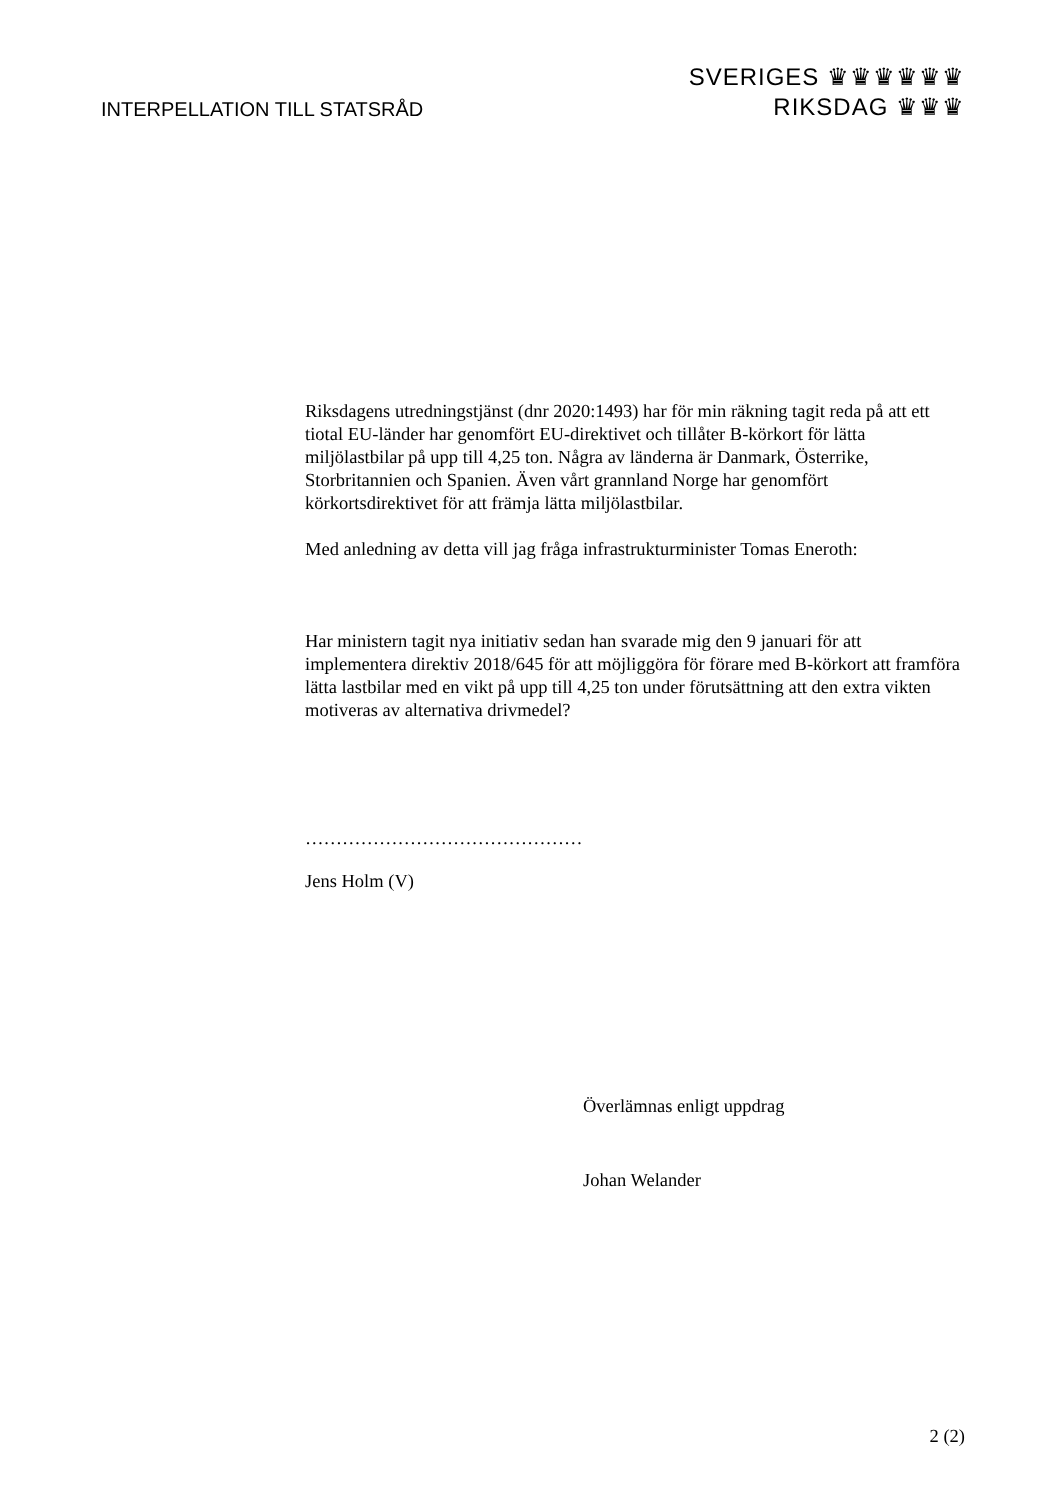INTERPELLATION TILL STATSRÅD
SVERIGES ♛♛♛♛♛♛
RIKSDAG ♛♛♛
Riksdagens utredningstjänst (dnr 2020:1493) har för min räkning tagit reda på att ett tiotal EU-länder har genomfört EU-direktivet och tillåter B-körkort för lätta miljölastbilar på upp till 4,25 ton. Några av länderna är Danmark, Österrike, Storbritannien och Spanien. Även vårt grannland Norge har genomfört körkortsdirektivet för att främja lätta miljölastbilar.
Med anledning av detta vill jag fråga infrastrukturminister Tomas Eneroth:
Har ministern tagit nya initiativ sedan han svarade mig den 9 januari för att implementera direktiv 2018/645 för att möjliggöra för förare med B-körkort att framföra lätta lastbilar med en vikt på upp till 4,25 ton under förutsättning att den extra vikten motiveras av alternativa drivmedel?
………………………………………
Jens Holm (V)
Överlämnas enligt uppdrag
Johan Welander
2 (2)